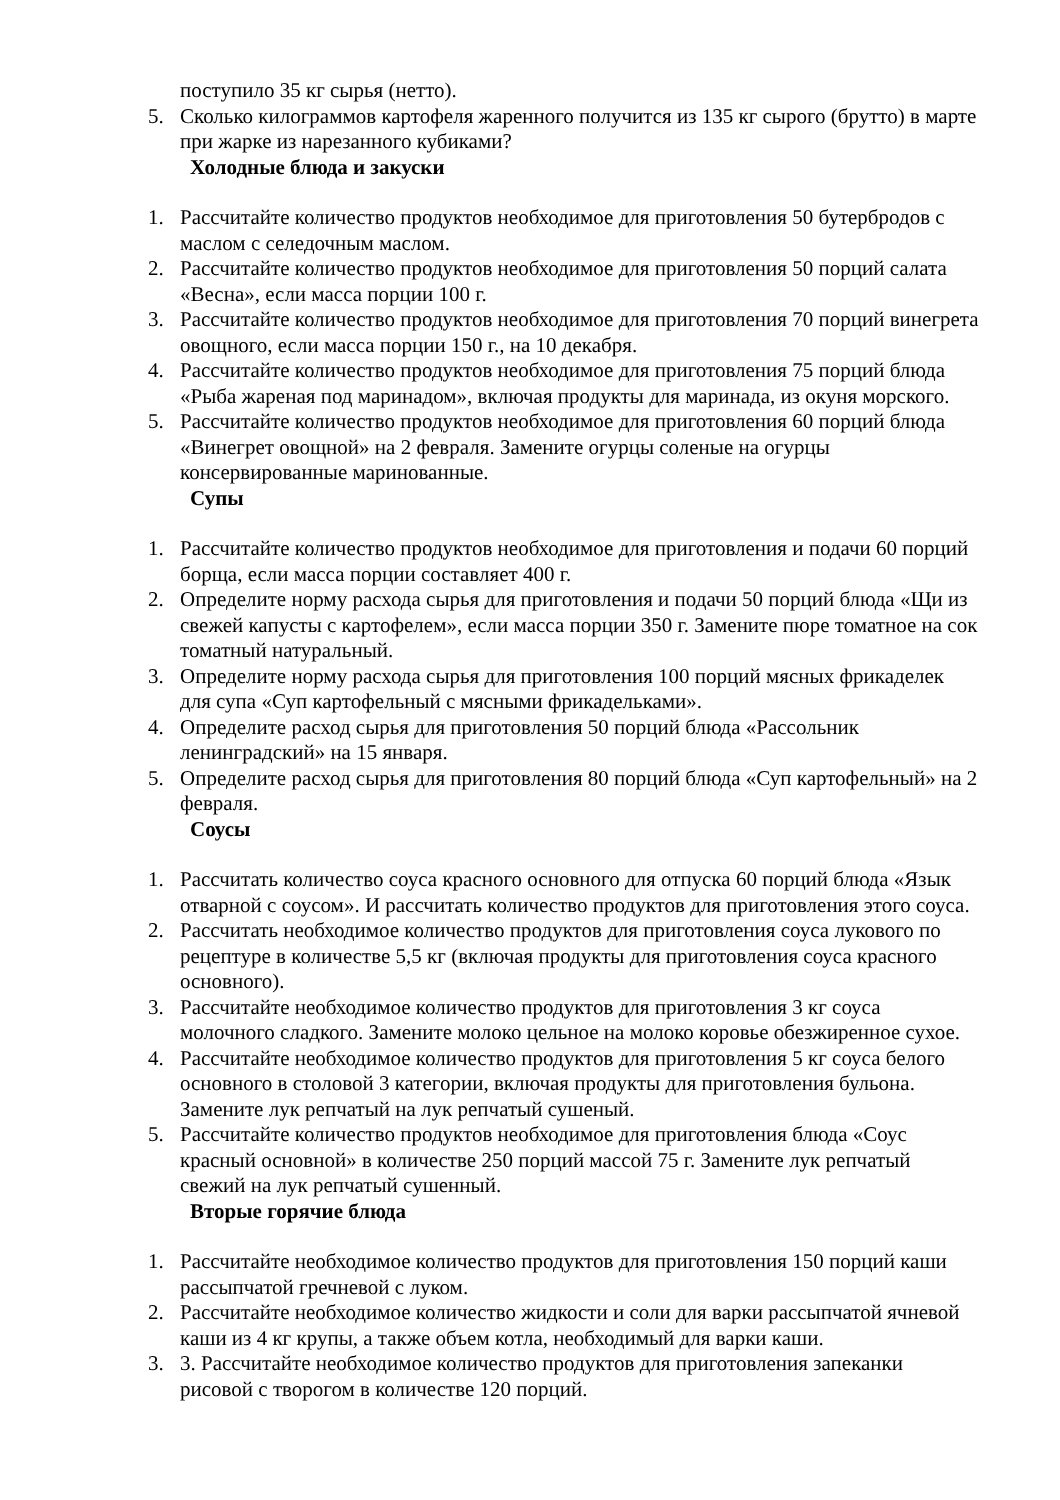поступило 35 кг сырья (нетто).
5. Сколько килограммов картофеля жаренного получится из 135 кг сырого (брутто) в марте при жарке из нарезанного кубиками?
Холодные блюда и закуски
1. Рассчитайте количество продуктов необходимое для приготовления 50 бутербродов с маслом с селедочным маслом.
2. Рассчитайте количество продуктов необходимое для приготовления 50 порций салата «Весна», если масса порции 100 г.
3. Рассчитайте количество продуктов необходимое для приготовления 70 порций винегрета овощного, если масса порции 150 г., на 10 декабря.
4. Рассчитайте количество продуктов необходимое для приготовления 75 порций блюда «Рыба жареная под маринадом», включая продукты для маринада, из окуня морского.
5. Рассчитайте количество продуктов необходимое для приготовления 60 порций блюда «Винегрет овощной» на 2 февраля. Замените огурцы соленые на огурцы консервированные маринованные.
Супы
1. Рассчитайте количество продуктов необходимое для приготовления и подачи 60 порций борща, если масса порции составляет 400 г.
2. Определите норму расхода сырья для приготовления и подачи 50 порций блюда «Щи из свежей капусты с картофелем», если масса порции 350 г. Замените пюре томатное на сок томатный натуральный.
3. Определите норму расхода сырья для приготовления 100 порций мясных фрикаделек для супа «Суп картофельный с мясными фрикадельками».
4. Определите расход сырья для приготовления 50 порций блюда «Рассольник ленинградский» на 15 января.
5. Определите расход сырья для приготовления 80 порций блюда «Суп картофельный» на 2 февраля.
Соусы
1. Рассчитать количество соуса красного основного для отпуска 60 порций блюда «Язык отварной с соусом». И рассчитать количество продуктов для приготовления этого соуса.
2. Рассчитать необходимое количество продуктов для приготовления соуса лукового по рецептуре в количестве 5,5 кг (включая продукты для приготовления соуса красного основного).
3. Рассчитайте необходимое количество продуктов для приготовления 3 кг соуса молочного сладкого. Замените молоко цельное на молоко коровье обезжиренное сухое.
4. Рассчитайте необходимое количество продуктов для приготовления 5 кг соуса белого основного в столовой 3 категории, включая продукты для приготовления бульона. Замените лук репчатый на лук репчатый сушеный.
5. Рассчитайте количество продуктов необходимое для приготовления блюда «Соус красный основной» в количестве 250 порций массой 75 г. Замените лук репчатый свежий на лук репчатый сушенный.
Вторые горячие блюда
1. Рассчитайте необходимое количество продуктов для приготовления 150 порций каши рассыпчатой гречневой с луком.
2. Рассчитайте необходимое количество жидкости и соли для варки рассыпчатой ячневой каши из 4 кг крупы, а также объем котла, необходимый для варки каши.
3. 3. Рассчитайте необходимое количество продуктов для приготовления запеканки рисовой с творогом в количестве 120 порций.